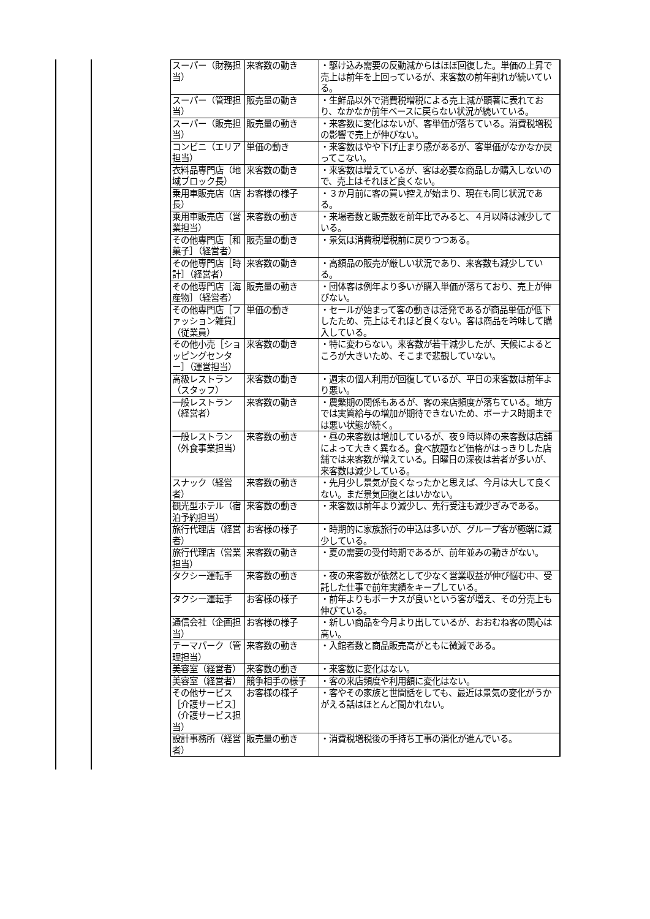| スーパー（財務担当） | 来客数の動き | ・駆け込み需要の反動減からはほぼ回復した。単価の上昇で売上は前年を上回っているが、来客数の前年割れが続いている。 |
| スーパー（管理担当） | 販売量の動き | ・生鮮品以外で消費税増税による売上減が顕著に表れており、なかなか前年ベースに戻らない状況が続いている。 |
| スーパー（販売担当） | 販売量の動き | ・来客数に変化はないが、客単価が落ちている。消費税増税の影響で売上が伸びない。 |
| コンビニ（エリア担当） | 単価の動き | ・来客数はやや下げ止まり感があるが、客単価がなかなか戻ってこない。 |
| 衣料品専門店（地域ブロック長） | 来客数の動き | ・来客数は増えているが、客は必要な商品しか購入しないので、売上はそれほど良くない。 |
| 乗用車販売店（店長） | お客様の様子 | ・３か月前に客の買い控えが始まり、現在も同じ状況である。 |
| 乗用車販売店（営業担当） | 来客数の動き | ・来場者数と販売数を前年比でみると、４月以降は減少している。 |
| その他専門店［和菓子］（経営者） | 販売量の動き | ・景気は消費税増税前に戻りつつある。 |
| その他専門店［時計］（経営者） | 来客数の動き | ・高額品の販売が厳しい状況であり、来客数も減少している。 |
| その他専門店［海産物］（経営者） | 販売量の動き | ・団体客は例年より多いが購入単価が落ちており、売上が伸びない。 |
| その他専門店［ファッション雑貨］（従業員） | 単価の動き | ・セールが始まって客の動きは活発であるが商品単価が低下したため、売上はそれほど良くない。客は商品を吟味して購入している。 |
| その他小売［ショッピングセンター］（運営担当） | 来客数の動き | ・特に変わらない。来客数が若干減少したが、天候によるところが大きいため、そこまで悲観していない。 |
| 高級レストラン（スタッフ） | 来客数の動き | ・週末の個人利用が回復しているが、平日の来客数は前年より悪い。 |
| 一般レストラン（経営者） | 来客数の動き | ・農繁期の関係もあるが、客の来店頻度が落ちている。地方では実質給与の増加が期待できないため、ボーナス時期までは悪い状態が続く。 |
| 一般レストラン（外食事業担当） | 来客数の動き | ・昼の来客数は増加しているが、夜９時以降の来客数は店舗によって大きく異なる。食べ放題など価格がはっきりした店舗では来客数が増えている。日曜日の深夜は若者が多いが、来客数は減少している。 |
| スナック（経営者） | 来客数の動き | ・先月少し景気が良くなったかと思えば、今月は大して良くない。まだ景気回復とはいかない。 |
| 観光型ホテル（宿泊予約担当） | 来客数の動き | ・来客数は前年より減少し、先行受注も減少ぎみである。 |
| 旅行代理店（経営者） | お客様の様子 | ・時期的に家族旅行の申込は多いが、グループ客が極端に減少している。 |
| 旅行代理店（営業担当） | 来客数の動き | ・夏の需要の受付時期であるが、前年並みの動きがない。 |
| タクシー運転手 | 来客数の動き | ・夜の来客数が依然として少なく営業収益が伸び悩む中、受託した仕事で前年実績をキープしている。 |
| タクシー運転手 | お客様の様子 | ・前年よりもボーナスが良いという客が増え、その分売上も伸びている。 |
| 通信会社（企画担当） | お客様の様子 | ・新しい商品を今月より出しているが、おおむね客の関心は高い。 |
| テーマパーク（管理担当） | 来客数の動き | ・入館者数と商品販売高がともに微減である。 |
| 美容室（経営者） | 来客数の動き | ・来客数に変化はない。 |
| 美容室（経営者） | 競争相手の様子 | ・客の来店頻度や利用額に変化はない。 |
| その他サービス［介護サービス］（介護サービス担当） | お客様の様子 | ・客やその家族と世間話をしても、最近は景気の変化がうかがえる話はほとんど聞かれない。 |
| 設計事務所（経営者） | 販売量の動き | ・消費税増税後の手持ち工事の消化が進んでいる。 |